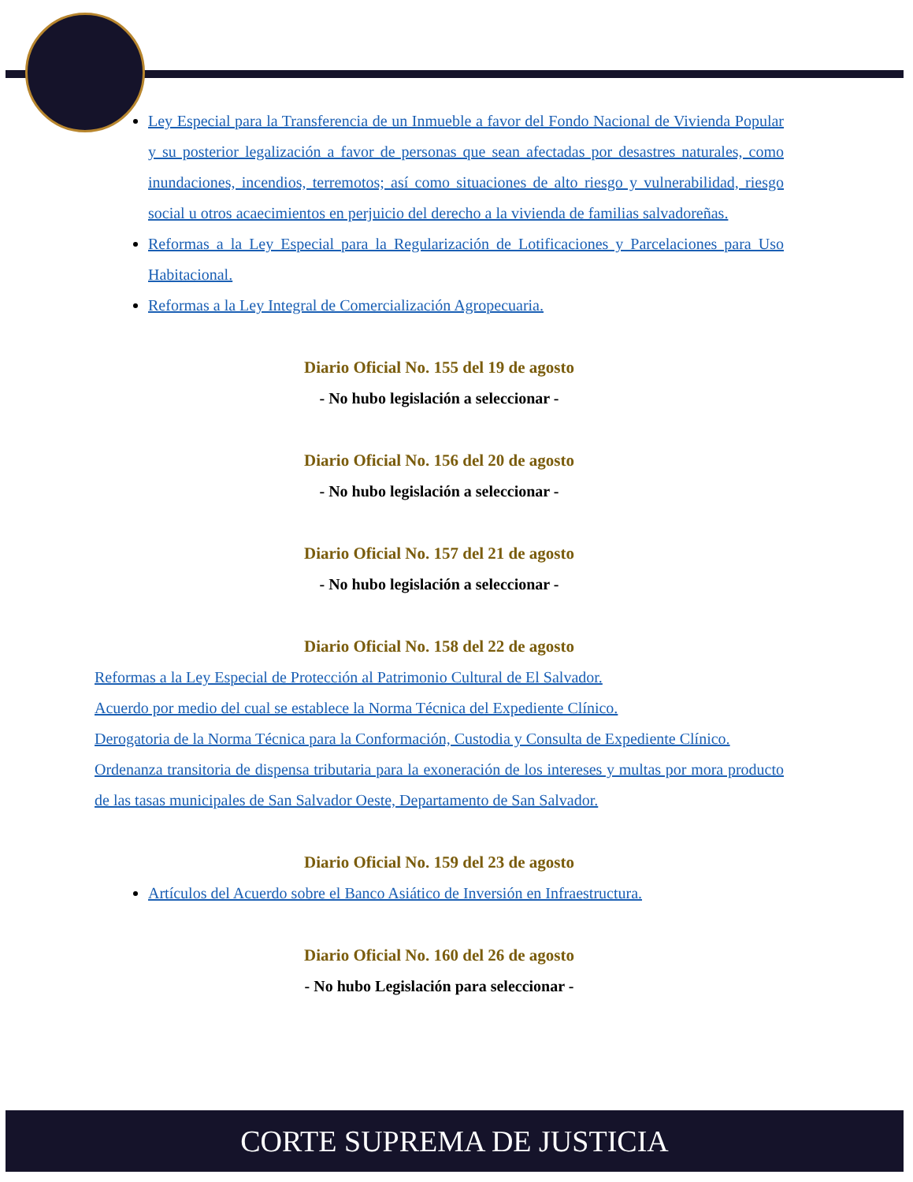Ley Especial para la Transferencia de un Inmueble a favor del Fondo Nacional de Vivienda Popular y su posterior legalización a favor de personas que sean afectadas por desastres naturales, como inundaciones, incendios, terremotos; así como situaciones de alto riesgo y vulnerabilidad, riesgo social u otros acaecimientos en perjuicio del derecho a la vivienda de familias salvadoreñas.
Reformas a la Ley Especial para la Regularización de Lotificaciones y Parcelaciones para Uso Habitacional.
Reformas a la Ley Integral de Comercialización Agropecuaria.
Diario Oficial No. 155 del 19 de agosto
- No hubo legislación a seleccionar -
Diario Oficial No. 156 del 20 de agosto
- No hubo legislación a seleccionar -
Diario Oficial No. 157 del 21 de agosto
- No hubo legislación a seleccionar -
Diario Oficial No. 158 del 22 de agosto
Reformas a la Ley Especial de Protección al Patrimonio Cultural de El Salvador.
Acuerdo por medio del cual se establece la Norma Técnica del Expediente Clínico.
Derogatoria de la Norma Técnica para la Conformación, Custodia y Consulta de Expediente Clínico.
Ordenanza transitoria de dispensa tributaria para la exoneración de los intereses y multas por mora producto de las tasas municipales de San Salvador Oeste, Departamento de San Salvador.
Diario Oficial No. 159 del 23 de agosto
Artículos del Acuerdo sobre el Banco Asiático de Inversión en Infraestructura.
Diario Oficial No. 160 del 26 de agosto
- No hubo Legislación para seleccionar -
CORTE SUPREMA DE JUSTICIA